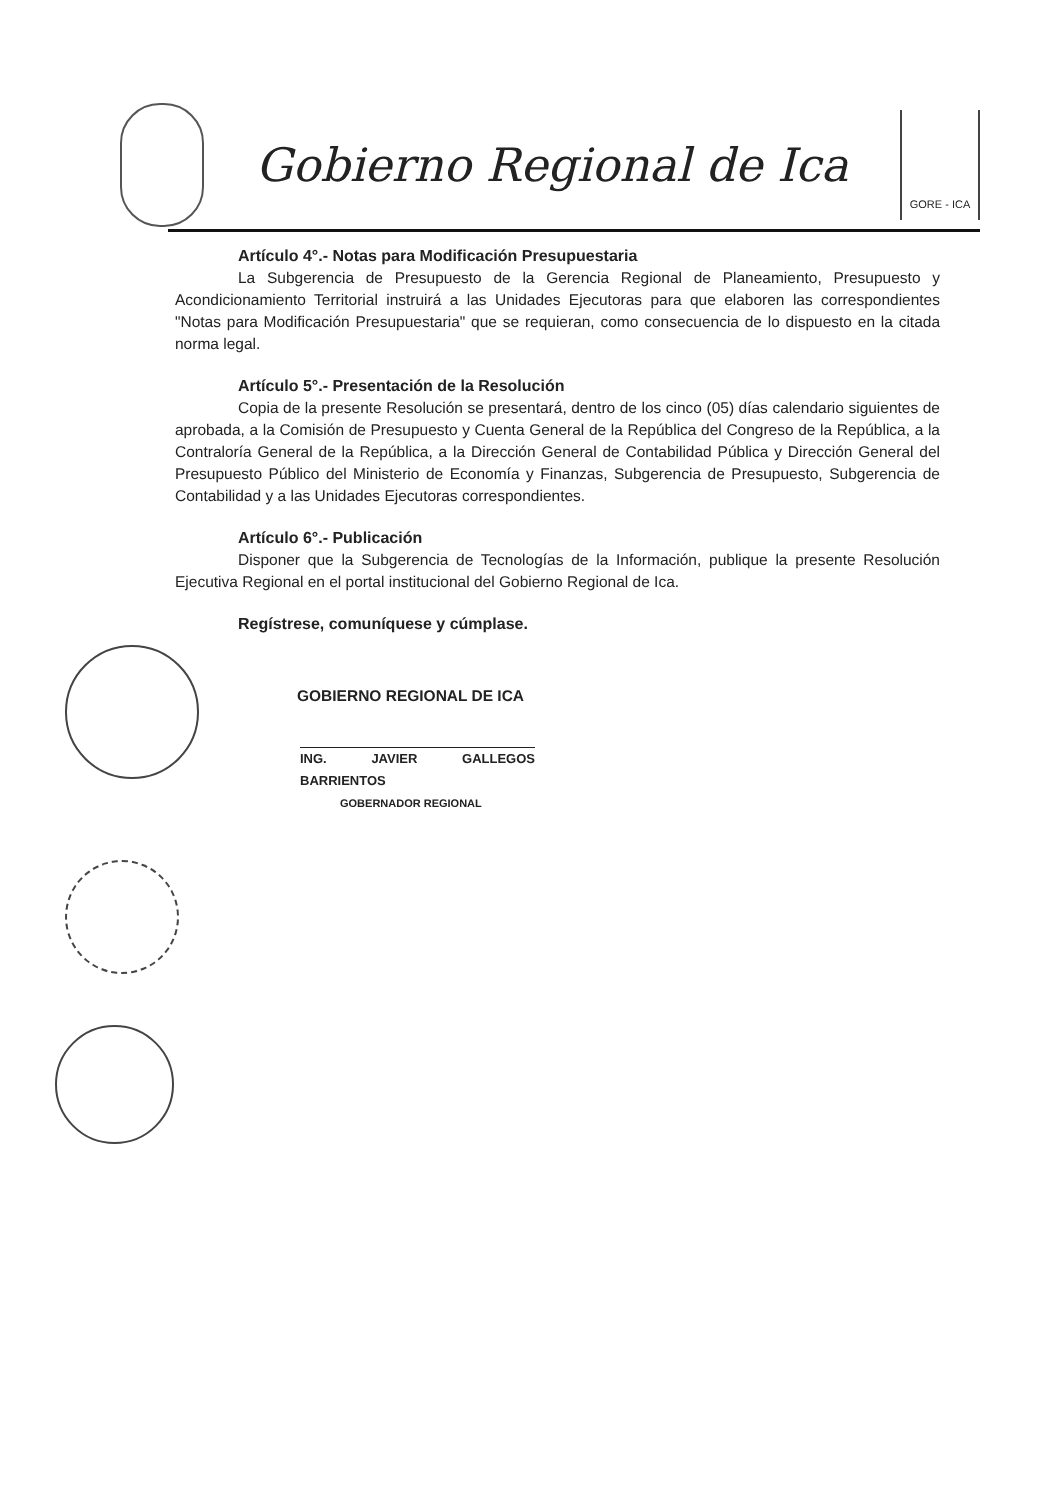Gobierno Regional de Ica
GORE - ICA
Artículo 4°.- Notas para Modificación Presupuestaria
La Subgerencia de Presupuesto de la Gerencia Regional de Planeamiento, Presupuesto y Acondicionamiento Territorial instruirá a las Unidades Ejecutoras para que elaboren las correspondientes "Notas para Modificación Presupuestaria" que se requieran, como consecuencia de lo dispuesto en la citada norma legal.
Artículo 5°.- Presentación de la Resolución
Copia de la presente Resolución se presentará, dentro de los cinco (05) días calendario siguientes de aprobada, a la Comisión de Presupuesto y Cuenta General de la República del Congreso de la República, a la Contraloría General de la República, a la Dirección General de Contabilidad Pública y Dirección General del Presupuesto Público del Ministerio de Economía y Finanzas, Subgerencia de Presupuesto, Subgerencia de Contabilidad y a las Unidades Ejecutoras correspondientes.
Artículo 6°.- Publicación
Disponer que la Subgerencia de Tecnologías de la Información, publique la presente Resolución Ejecutiva Regional en el portal institucional del Gobierno Regional de Ica.
Regístrese, comuníquese y cúmplase.
GOBIERNO REGIONAL DE ICA
ING. JAVIER GALLEGOS BARRIENTOS
GOBERNADOR REGIONAL